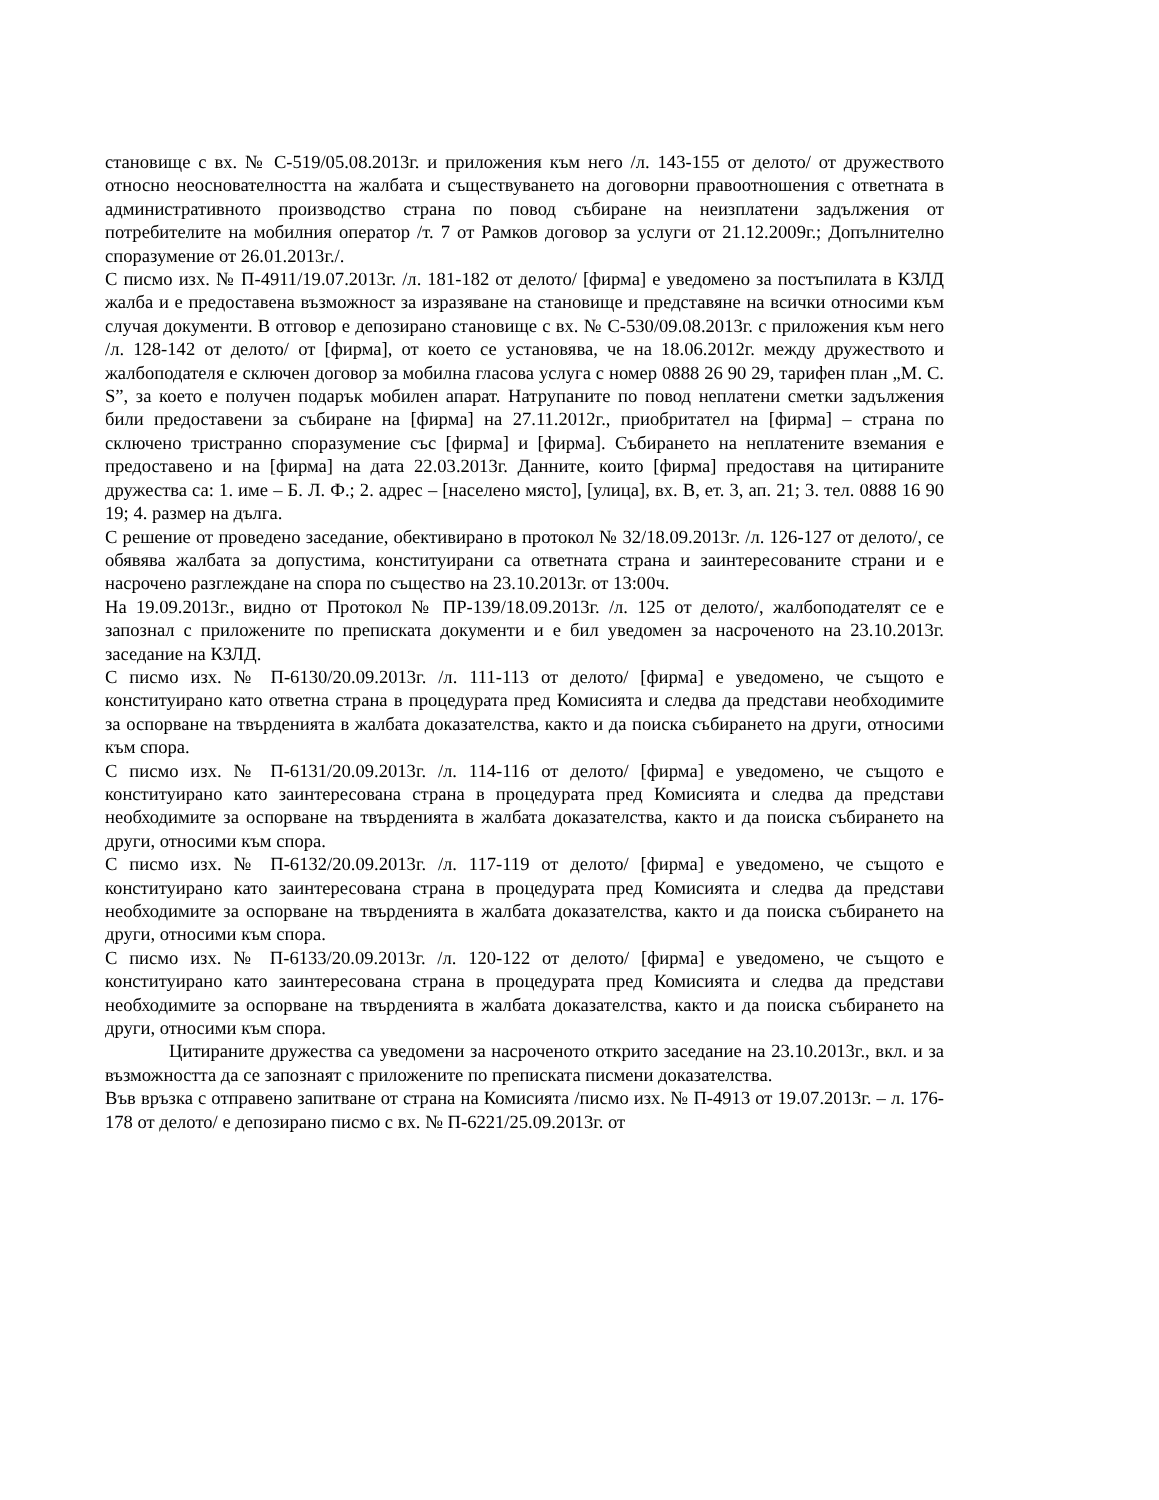становище с вх. № С-519/05.08.2013г. и приложения към него /л. 143-155 от делото/ от дружеството относно неоснователността на жалбата и съществуването на договорни правоотношения с ответната в административното производство страна по повод събиране на неизплатени задължения от потребителите на мобилния оператор /т. 7 от Рамков договор за услуги от 21.12.2009г.; Допълнително споразумение от 26.01.2013г./.
С писмо изх. № П-4911/19.07.2013г. /л. 181-182 от делото/ [фирма] е уведомено за постъпилата в КЗЛД жалба и е предоставена възможност за изразяване на становище и представяне на всички относими към случая документи. В отговор е депозирано становище с вх. № С-530/09.08.2013г. с приложения към него /л. 128-142 от делото/ от [фирма], от което се установява, че на 18.06.2012г. между дружеството и жалбоподателя е сключен договор за мобилна гласова услуга с номер 0888 26 90 29, тарифен план „M. C. S”, за което е получен подарък мобилен апарат. Натрупаните по повод неплатени сметки задължения били предоставени за събиране на [фирма] на 27.11.2012г., приобритател на [фирма] – страна по сключено тристранно споразумение със [фирма] и [фирма]. Събирането на неплатените вземания е предоставено и на [фирма] на дата 22.03.2013г. Данните, които [фирма] предоставя на цитираните дружества са: 1. име – Б. Л. Ф.; 2. адрес – [населено място], [улица], вх. В, ет. 3, ап. 21; 3. тел. 0888 16 90 19; 4. размер на дълга.
С решение от проведено заседание, обективирано в протокол № 32/18.09.2013г. /л. 126-127 от делото/, се обявява жалбата за допустима, конституирани са ответната страна и заинтересованите страни и е насрочено разглеждане на спора по същество на 23.10.2013г. от 13:00ч.
На 19.09.2013г., видно от Протокол № ПР-139/18.09.2013г. /л. 125 от делото/, жалбоподателят се е запознал с приложените по преписката документи и е бил уведомен за насроченото на 23.10.2013г. заседание на КЗЛД.
С писмо изх. № П-6130/20.09.2013г. /л. 111-113 от делото/ [фирма] е уведомено, че същото е конституирано като ответна страна в процедурата пред Комисията и следва да представи необходимите за оспорване на твърденията в жалбата доказателства, както и да поиска събирането на други, относими към спора.
С писмо изх. № П-6131/20.09.2013г. /л. 114-116 от делото/ [фирма] е уведомено, че същото е конституирано като заинтересована страна в процедурата пред Комисията и следва да представи необходимите за оспорване на твърденията в жалбата доказателства, както и да поиска събирането на други, относими към спора.
С писмо изх. № П-6132/20.09.2013г. /л. 117-119 от делото/ [фирма] е уведомено, че същото е конституирано като заинтересована страна в процедурата пред Комисията и следва да представи необходимите за оспорване на твърденията в жалбата доказателства, както и да поиска събирането на други, относими към спора.
С писмо изх. № П-6133/20.09.2013г. /л. 120-122 от делото/ [фирма] е уведомено, че същото е конституирано като заинтересована страна в процедурата пред Комисията и следва да представи необходимите за оспорване на твърденията в жалбата доказателства, както и да поиска събирането на други, относими към спора.
Цитираните дружества са уведомени за насроченото открито заседание на 23.10.2013г., вкл. и за възможността да се запознаят с приложените по преписката писмени доказателства.
Във връзка с отправено запитване от страна на Комисията /писмо изх. № П-4913 от 19.07.2013г. – л. 176-178 от делото/ е депозирано писмо с вх. № П-6221/25.09.2013г. от